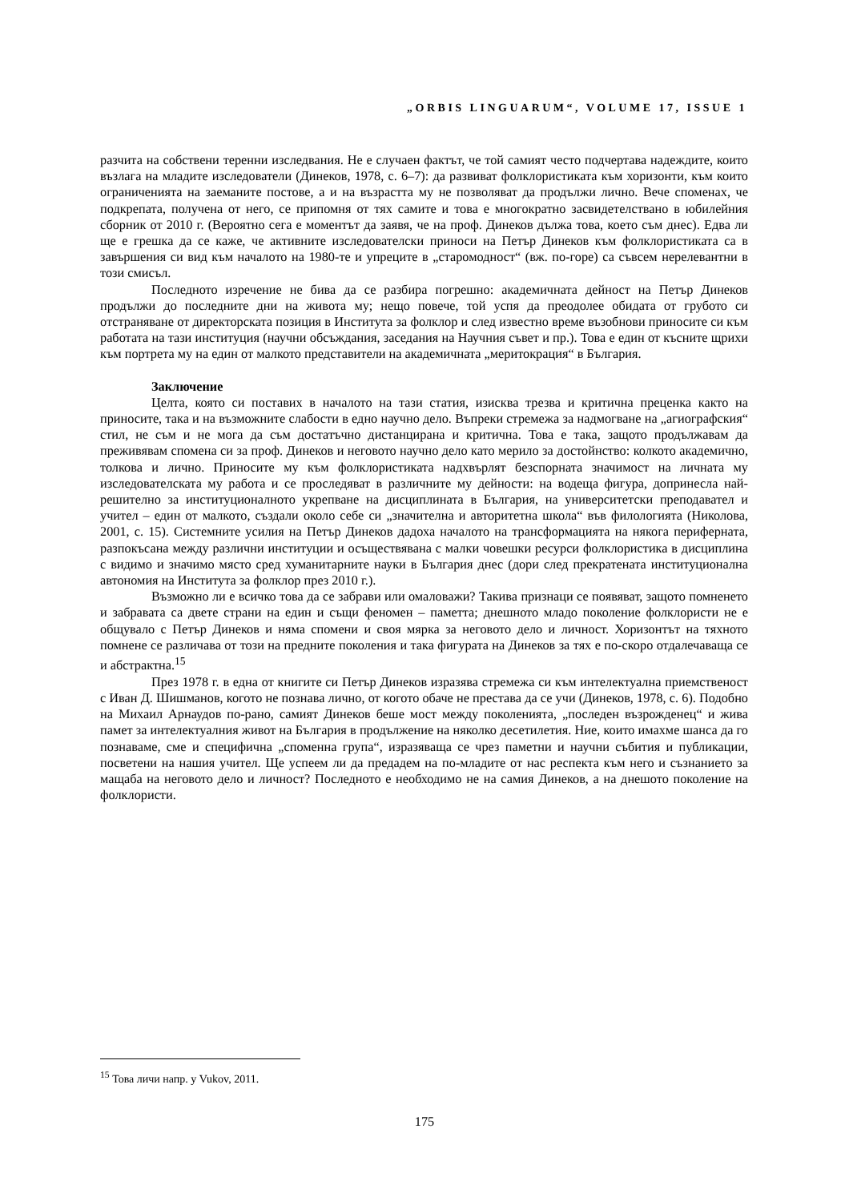„ORBIS LINGUARUM“, VOLUME 17, ISSUE 1
разчита на собствени теренни изследвания. Не е случаен фактът, че той самият често подчертава надеждите, които възлага на младите изследователи (Динеков, 1978, с. 6–7): да развиват фолклористиката към хоризонти, към които ограниченията на заеманите постове, а и на възрастта му не позволяват да продължи лично. Вече споменах, че подкрепата, получена от него, се припомня от тях самите и това е многократно засвидетелствано в юбилейния сборник от 2010 г. (Вероятно сега е моментът да заявя, че на проф. Динеков дължа това, което съм днес). Едва ли ще е грешка да се каже, че активните изследователски приноси на Петър Динеков към фолклористиката са в завършения си вид към началото на 1980-те и упреците в „старомодност“ (вж. по-горе) са съвсем нерелевантни в този смисъл.
Последното изречение не бива да се разбира погрешно: академичната дейност на Петър Динеков продължи до последните дни на живота му; нещо повече, той успя да преодолее обидата от грубото си отстраняване от директорската позиция в Института за фолклор и след известно време възобнови приносите си към работата на тази институция (научни обсъждания, заседания на Научния съвет и пр.). Това е един от късните щрихи към портрета му на един от малкото представители на академичната „меритокрация“ в България.
Заключение
Целта, която си поставих в началото на тази статия, изисква трезва и критична преценка както на приносите, така и на възможните слабости в едно научно дело. Въпреки стремежа за надмогване на „агиографския“ стил, не съм и не мога да съм достатъчно дистанцирана и критична. Това е така, защото продължавам да преживявам спомена си за проф. Динеков и неговото научно дело като мерило за достойнство: колкото академично, толкова и лично. Приносите му към фолклористиката надхвърлят безспорната значимост на личната му изследователската му работа и се проследяват в различните му дейности: на водеща фигура, допринесла най-решително за институционалното укрепване на дисциплината в България, на университетски преподавател и учител – един от малкото, създали около себе си „значителна и авторитетна школа“ във филологията (Николова, 2001, с. 15). Системните усилия на Петър Динеков дадоха началото на трансформацията на някога периферната, разпокъсана между различни институции и осъществявана с малки човешки ресурси фолклористика в дисциплина с видимо и значимо място сред хуманитарните науки в България днес (дори след прекратената институционална автономия на Института за фолклор през 2010 г.).
Възможно ли е всичко това да се забрави или омаловажи? Такива признаци се появяват, защото помненето и забравата са двете страни на един и същи феномен – паметта; днешното младо поколение фолклористи не е общувало с Петър Динеков и няма спомени и своя мярка за неговото дело и личност. Хоризонтът на тяхното помнене се различава от този на предните поколения и така фигурата на Динеков за тях е по-скоро отдалечаваща се и абстрактна.<sup>15</sup>
През 1978 г. в една от книгите си Петър Динеков изразява стремежа си към интелектуална приемственост с Иван Д. Шишманов, когото не познава лично, от когото обаче не престава да се учи (Динеков, 1978, с. 6). Подобно на Михаил Арнаудов по-рано, самият Динеков беше мост между поколенията, „последен възрожденец“ и жива памет за интелектуалния живот на България в продължение на няколко десетилетия. Ние, които имахме шанса да го познаваме, сме и специфична „споменна група“, изразяваща се чрез паметни и научни събития и публикации, посветени на нашия учител. Ще успеем ли да предадем на по-младите от нас респекта към него и съзнанието за мащаба на неговото дело и личност? Последното е необходимо не на самия Динеков, а на днешото поколение на фолклористи.
<sup>15</sup> Това личи напр. у Vukov, 2011.
175